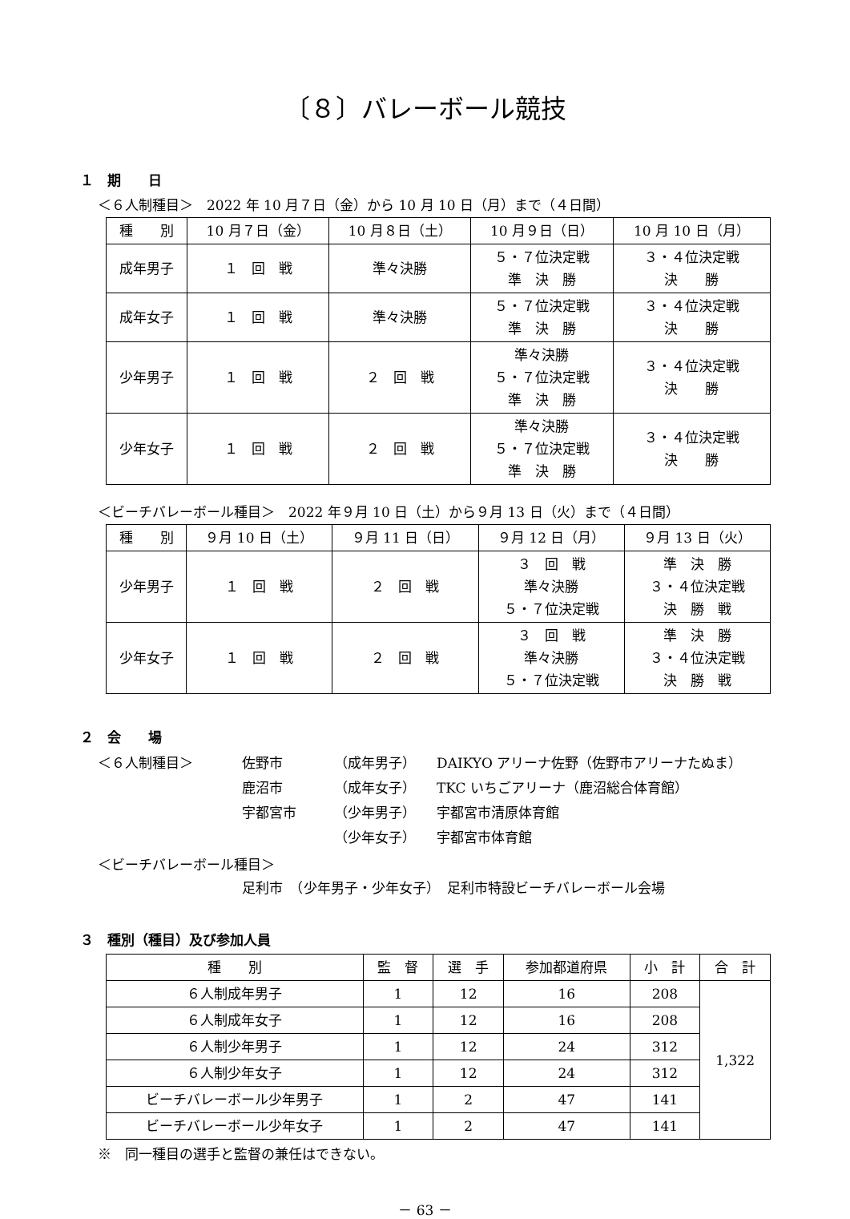〔８〕バレーボール競技
１　期　　日
＜６人制種目＞　2022 年 10 月７日（金）から 10 月 10 日（月）まで（４日間）
| 種 別 | 10 月７日（金） | 10 月８日（土） | 10 月９日（日） | 10 月 10 日（月） |
| --- | --- | --- | --- | --- |
| 成年男子 | １ 回 戦 | 準々決勝 | ５・７位決定戦 準 決 勝 | ３・４位決定戦 決 勝 |
| 成年女子 | １ 回 戦 | 準々決勝 | ５・７位決定戦 準 決 勝 | ３・４位決定戦 決 勝 |
| 少年男子 | １ 回 戦 | ２ 回 戦 | 準々決勝 ５・７位決定戦 準 決 勝 | ３・４位決定戦 決 勝 |
| 少年女子 | １ 回 戦 | ２ 回 戦 | 準々決勝 ５・７位決定戦 準 決 勝 | ３・４位決定戦 決 勝 |
＜ビーチバレーボール種目＞　2022 年９月 10 日（土）から９月 13 日（火）まで（４日間）
| 種 別 | ９月 10 日（土） | ９月 11 日（日） | ９月 12 日（月） | ９月 13 日（火） |
| --- | --- | --- | --- | --- |
| 少年男子 | １ 回 戦 | ２ 回 戦 | ３ 回 戦 準々決勝 ５・７位決定戦 | 準 決 勝 ３・４位決定戦 決 勝 戦 |
| 少年女子 | １ 回 戦 | ２ 回 戦 | ３ 回 戦 準々決勝 ５・７位決定戦 | 準 決 勝 ３・４位決定戦 決 勝 戦 |
２　会　　場
＜６人制種目＞
佐野市
（成年男子）
DAIKYO アリーナ佐野（佐野市アリーナたぬま）
鹿沼市
（成年女子）
TKC いちごアリーナ（鹿沼総合体育館）
宇都宮市
（少年男子）
宇都宮市清原体育館
（少年女子）
宇都宮市体育館
＜ビーチバレーボール種目＞
足利市　（少年男子・少年女子）　足利市特設ビーチバレーボール会場
３　種別（種目）及び参加人員
| 種 別 | 監 督 | 選 手 | 参加都道府県 | 小 計 | 合 計 |
| --- | --- | --- | --- | --- | --- |
| ６人制成年男子 | 1 | 12 | 16 | 208 | 1,322 |
| ６人制成年女子 | 1 | 12 | 16 | 208 | |
| ６人制少年男子 | 1 | 12 | 24 | 312 | |
| ６人制少年女子 | 1 | 12 | 24 | 312 | |
| ビーチバレーボール少年男子 | 1 | 2 | 47 | 141 | |
| ビーチバレーボール少年女子 | 1 | 2 | 47 | 141 | |
※　同一種目の選手と監督の兼任はできない。
－ 63 －